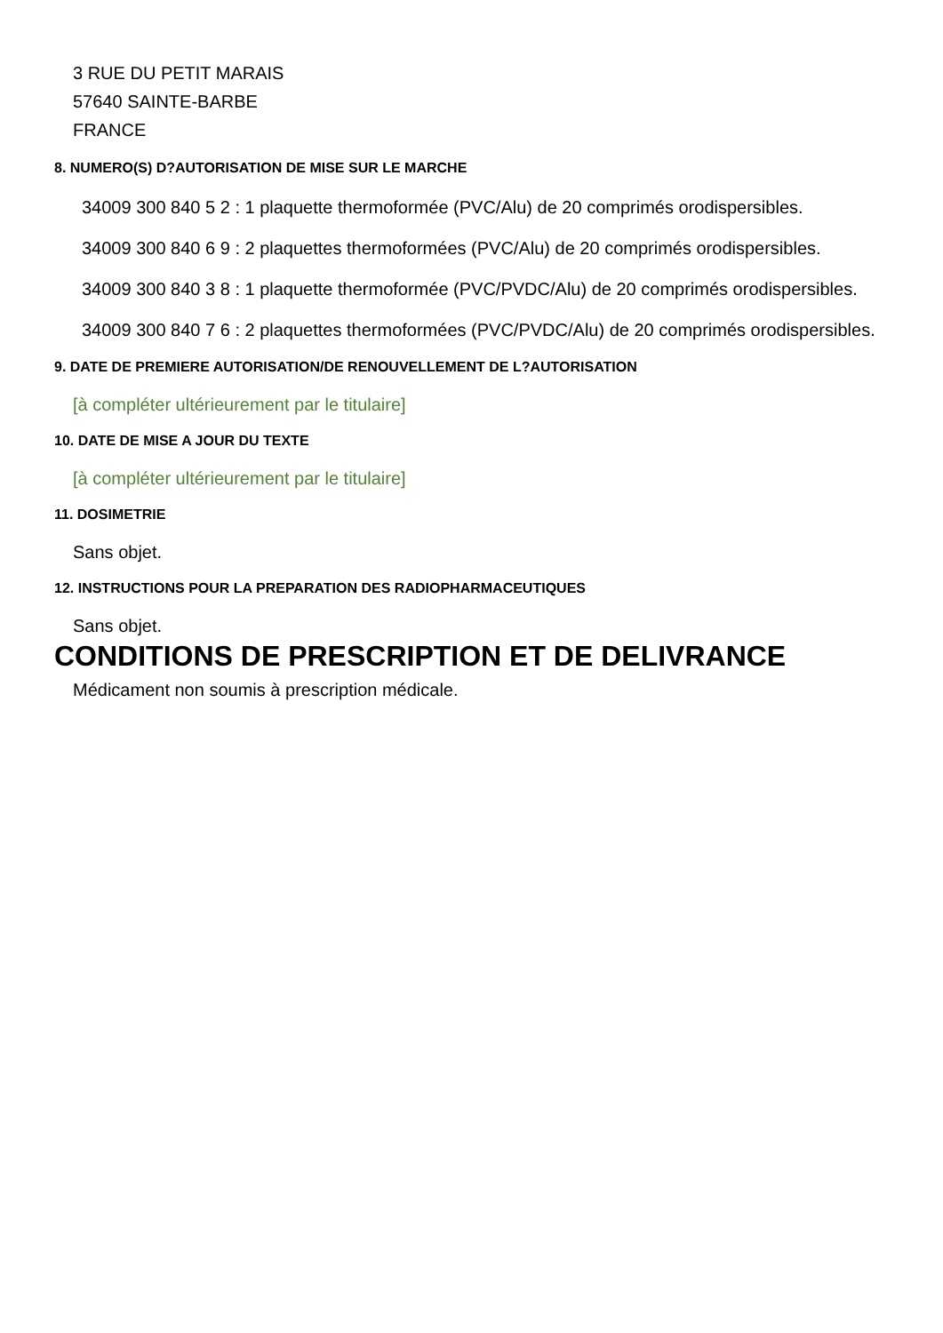3 RUE DU PETIT MARAIS
57640 SAINTE-BARBE
FRANCE
8. NUMERO(S) D?AUTORISATION DE MISE SUR LE MARCHE
34009 300 840 5 2 : 1 plaquette thermoformée (PVC/Alu) de 20 comprimés orodispersibles.
34009 300 840 6 9 : 2 plaquettes thermoformées (PVC/Alu) de 20 comprimés orodispersibles.
34009 300 840 3 8 : 1 plaquette thermoformée (PVC/PVDC/Alu) de 20 comprimés orodispersibles.
34009 300 840 7 6 : 2 plaquettes thermoformées (PVC/PVDC/Alu) de 20 comprimés orodispersibles.
9. DATE DE PREMIERE AUTORISATION/DE RENOUVELLEMENT DE L?AUTORISATION
[à compléter ultérieurement par le titulaire]
10. DATE DE MISE A JOUR DU TEXTE
[à compléter ultérieurement par le titulaire]
11. DOSIMETRIE
Sans objet.
12. INSTRUCTIONS POUR LA PREPARATION DES RADIOPHARMACEUTIQUES
Sans objet.
CONDITIONS DE PRESCRIPTION ET DE DELIVRANCE
Médicament non soumis à prescription médicale.